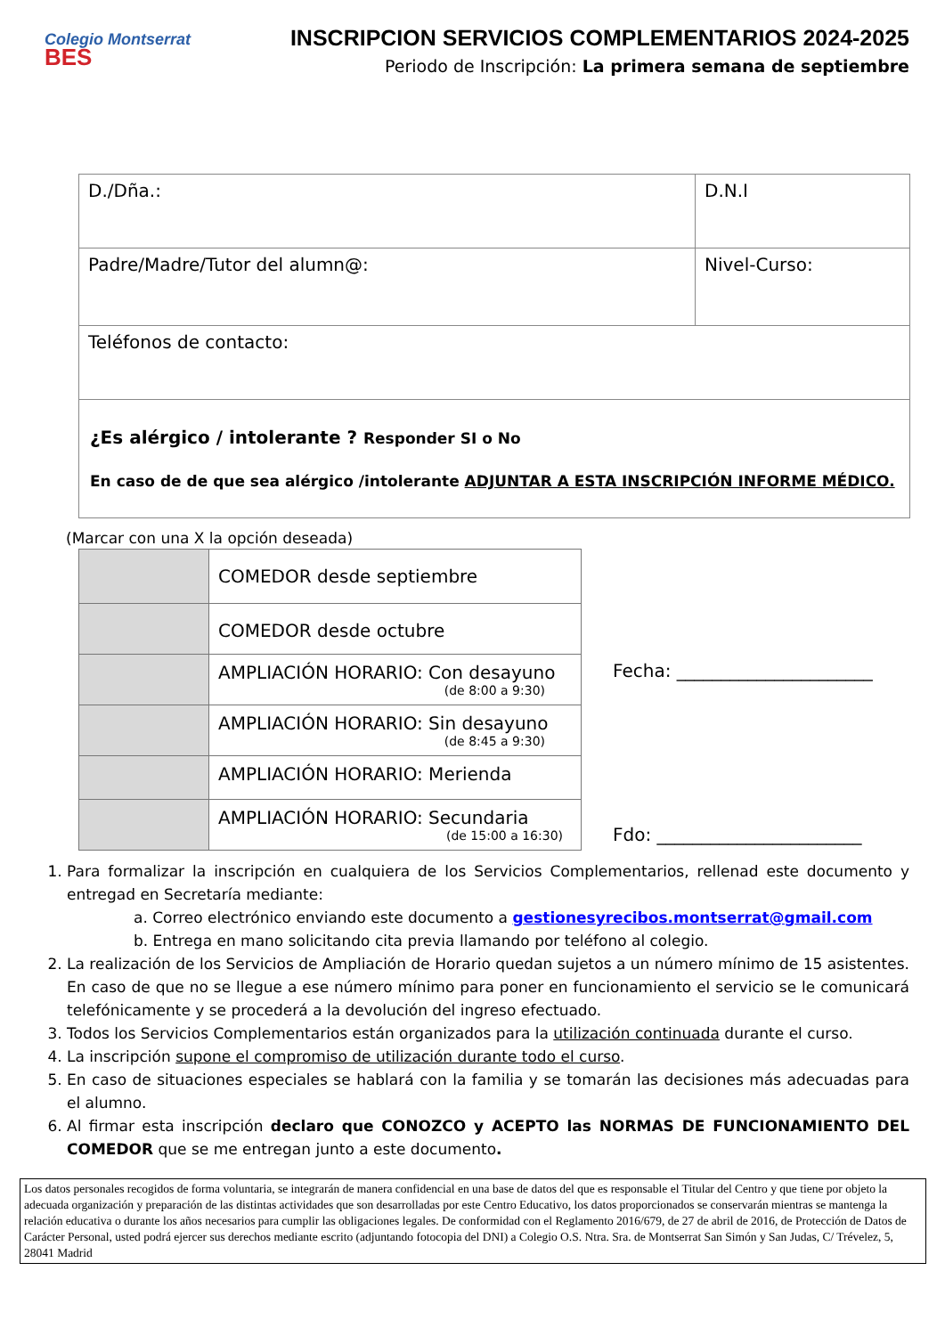Colegio Montserrat BES
INSCRIPCION SERVICIOS COMPLEMENTARIOS 2024-2025
Periodo de Inscripción: La primera semana de septiembre
| D./Dña.: | D.N.I |
| Padre/Madre/Tutor del alumn@: | Nivel-Curso: |
| Teléfonos de contacto: | |
| ¿Es alérgico / intolerante ? Responder SI o No En caso de de que sea alérgico /intolerante ADJUNTAR A ESTA INSCRIPCIÓN INFORME MÉDICO. | |
(Marcar con una X la opción deseada)
| | COMEDOR desde septiembre |
| | COMEDOR desde octubre |
| | AMPLIACIÓN HORARIO: Con desayuno (de 8:00 a 9:30) |
| | AMPLIACIÓN HORARIO: Sin desayuno (de 8:45 a 9:30) |
| | AMPLIACIÓN HORARIO: Merienda |
| | AMPLIACIÓN HORARIO: Secundaria (de 15:00 a 16:30) |
Fecha: ______________________
Fdo: _______________________
1. Para formalizar la inscripción en cualquiera de los Servicios Complementarios, rellenad este documento y entregad en Secretaría mediante:
a. Correo electrónico enviando este documento a gestionesyrecibos.montserrat@gmail.com
b. Entrega en mano solicitando cita previa llamando por teléfono al colegio.
2. La realización de los Servicios de Ampliación de Horario quedan sujetos a un número mínimo de 15 asistentes. En caso de que no se llegue a ese número mínimo para poner en funcionamiento el servicio se le comunicará telefónicamente y se procederá a la devolución del ingreso efectuado.
3. Todos los Servicios Complementarios están organizados para la utilización continuada durante el curso.
4. La inscripción supone el compromiso de utilización durante todo el curso.
5. En caso de situaciones especiales se hablará con la familia y se tomarán las decisiones más adecuadas para el alumno.
6. Al firmar esta inscripción declaro que CONOZCO y ACEPTO las NORMAS DE FUNCIONAMIENTO DEL COMEDOR que se me entregan junto a este documento.
Los datos personales recogidos de forma voluntaria, se integrarán de manera confidencial en una base de datos del que es responsable el Titular del Centro y que tiene por objeto la adecuada organización y preparación de las distintas actividades que son desarrolladas por este Centro Educativo, los datos proporcionados se conservarán mientras se mantenga la relación educativa o durante los años necesarios para cumplir las obligaciones legales. De conformidad con el Reglamento 2016/679, de 27 de abril de 2016, de Protección de Datos de Carácter Personal, usted podrá ejercer sus derechos mediante escrito (adjuntando fotocopia del DNI) a Colegio O.S. Ntra. Sra. de Montserrat San Simón y San Judas, C/ Trévelez, 5, 28041 Madrid